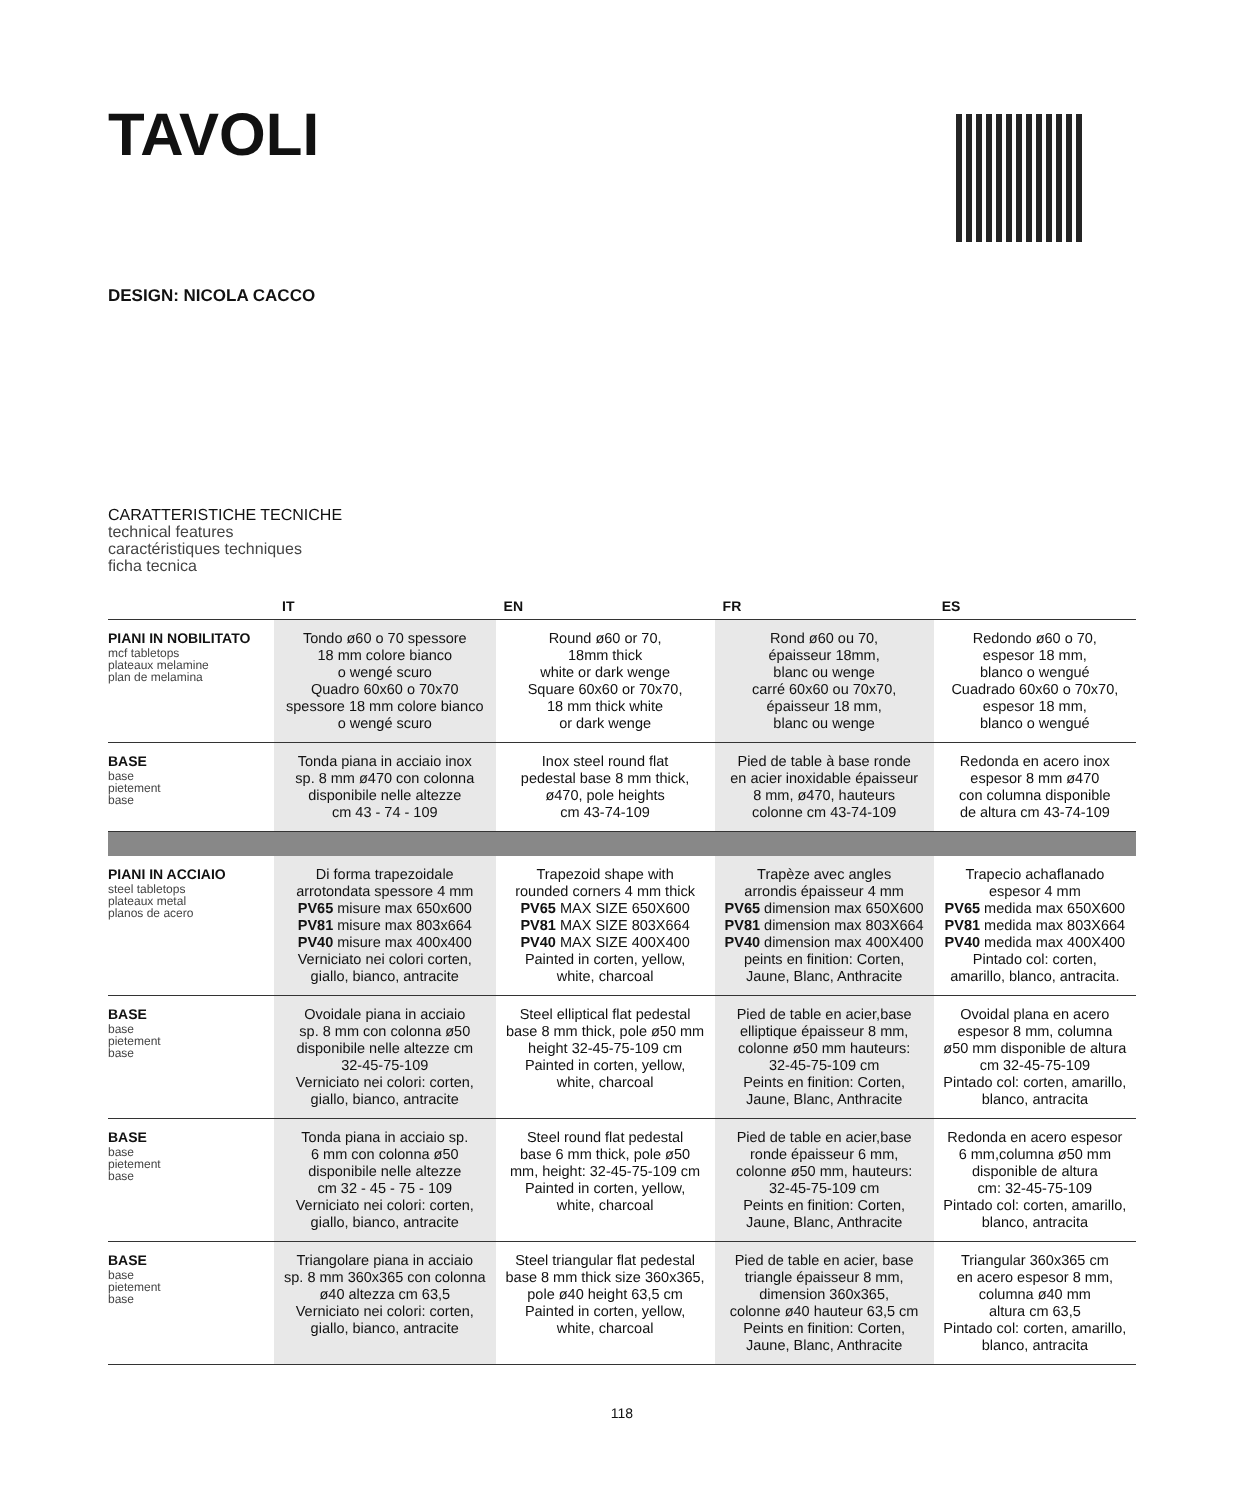TAVOLI
DESIGN: NICOLA CACCO
CARATTERISTICHE TECNICHE
technical features
caractéristiques techniques
ficha tecnica
| | IT | EN | FR | ES |
| --- | --- | --- | --- | --- |
| PIANI IN NOBILITATO mcf tabletops plateaux melamine plan de melamina | Tondo ø60 o 70 spessore 18 mm colore bianco o wengé scuro Quadro 60x60 o 70x70 spessore 18 mm colore bianco o wengé scuro | Round ø60 or 70, 18mm thick white or dark wenge Square 60x60 or 70x70, 18 mm thick white or dark wenge | Rond ø60 ou 70, épaisseur 18mm, blanc ou wenge carré 60x60 ou 70x70, épaisseur 18 mm, blanc ou wenge | Redondo ø60 o 70, espesor 18 mm, blanco o wengué Cuadrado 60x60 o 70x70, espesor 18 mm, blanco o wengué |
| BASE base pietement base | Tonda piana in acciaio inox sp. 8 mm ø470 con colonna disponibile nelle altezze cm 43 - 74 - 109 | Inox steel round flat pedestal base 8 mm thick, ø470, pole heights cm 43-74-109 | Pied de table à base ronde en acier inoxidable épaisseur 8 mm, ø470, hauteurs colonne cm 43-74-109 | Redonda en acero inox espesor 8 mm ø470 con columna disponible de altura cm 43-74-109 |
| PIANI IN ACCIAIO steel tabletops plateaux metal planos de acero | Di forma trapezoidale arrotondata spessore 4 mm PV65 misure max 650x600 PV81 misure max 803x664 PV40 misure max 400x400 Verniciato nei colori corten, giallo, bianco, antracite | Trapezoid shape with rounded corners 4 mm thick PV65 MAX SIZE 650X600 PV81 MAX SIZE 803X664 PV40 MAX SIZE 400X400 Painted in corten, yellow, white, charcoal | Trapèze avec angles arrondis épaisseur 4 mm PV65 dimension max 650X600 PV81 dimension max 803X664 PV40 dimension max 400X400 peints en finition: Corten, Jaune, Blanc, Anthracite | Trapecio achaflanado espesor 4 mm PV65 medida max 650X600 PV81 medida max 803X664 PV40 medida max 400X400 Pintado col: corten, amarillo, blanco, antracita. |
| BASE base pietement base | Ovoidale piana in acciaio sp. 8 mm con colonna ø50 disponibile nelle altezze cm 32-45-75-109 Verniciato nei colori: corten, giallo, bianco, antracite | Steel elliptical flat pedestal base 8 mm thick, pole ø50 mm height 32-45-75-109 cm Painted in corten, yellow, white, charcoal | Pied de table en acier,base elliptique épaisseur 8 mm, colonne ø50 mm hauteurs: 32-45-75-109 cm Peints en finition: Corten, Jaune, Blanc, Anthracite | Ovoidal plana en acero espesor 8 mm, columna ø50 mm disponible de altura cm 32-45-75-109 Pintado col: corten, amarillo, blanco, antracita |
| BASE base pietement base | Tonda piana in acciaio sp. 6 mm con colonna ø50 disponibile nelle altezze cm 32 - 45 - 75 - 109 Verniciato nei colori: corten, giallo, bianco, antracite | Steel round flat pedestal base 6 mm thick, pole ø50 mm, height: 32-45-75-109 cm Painted in corten, yellow, white, charcoal | Pied de table en acier,base ronde épaisseur 6 mm, colonne ø50 mm, hauteurs: 32-45-75-109 cm Peints en finition: Corten, Jaune, Blanc, Anthracite | Redonda en acero espesor 6 mm,columna ø50 mm disponible de altura cm: 32-45-75-109 Pintado col: corten, amarillo, blanco, antracita |
| BASE base pietement base | Triangolare piana in acciaio sp. 8 mm 360x365 con colonna ø40 altezza cm 63,5 Verniciato nei colori: corten, giallo, bianco, antracite | Steel triangular flat pedestal base 8 mm thick size 360x365, pole ø40 height 63,5 cm Painted in corten, yellow, white, charcoal | Pied de table en acier, base triangle épaisseur 8 mm, dimension 360x365, colonne ø40 hauteur 63,5 cm Peints en finition: Corten, Jaune, Blanc, Anthracite | Triangular 360x365 cm en acero espesor 8 mm, columna ø40 mm altura cm 63,5 Pintado col: corten, amarillo, blanco, antracita |
118